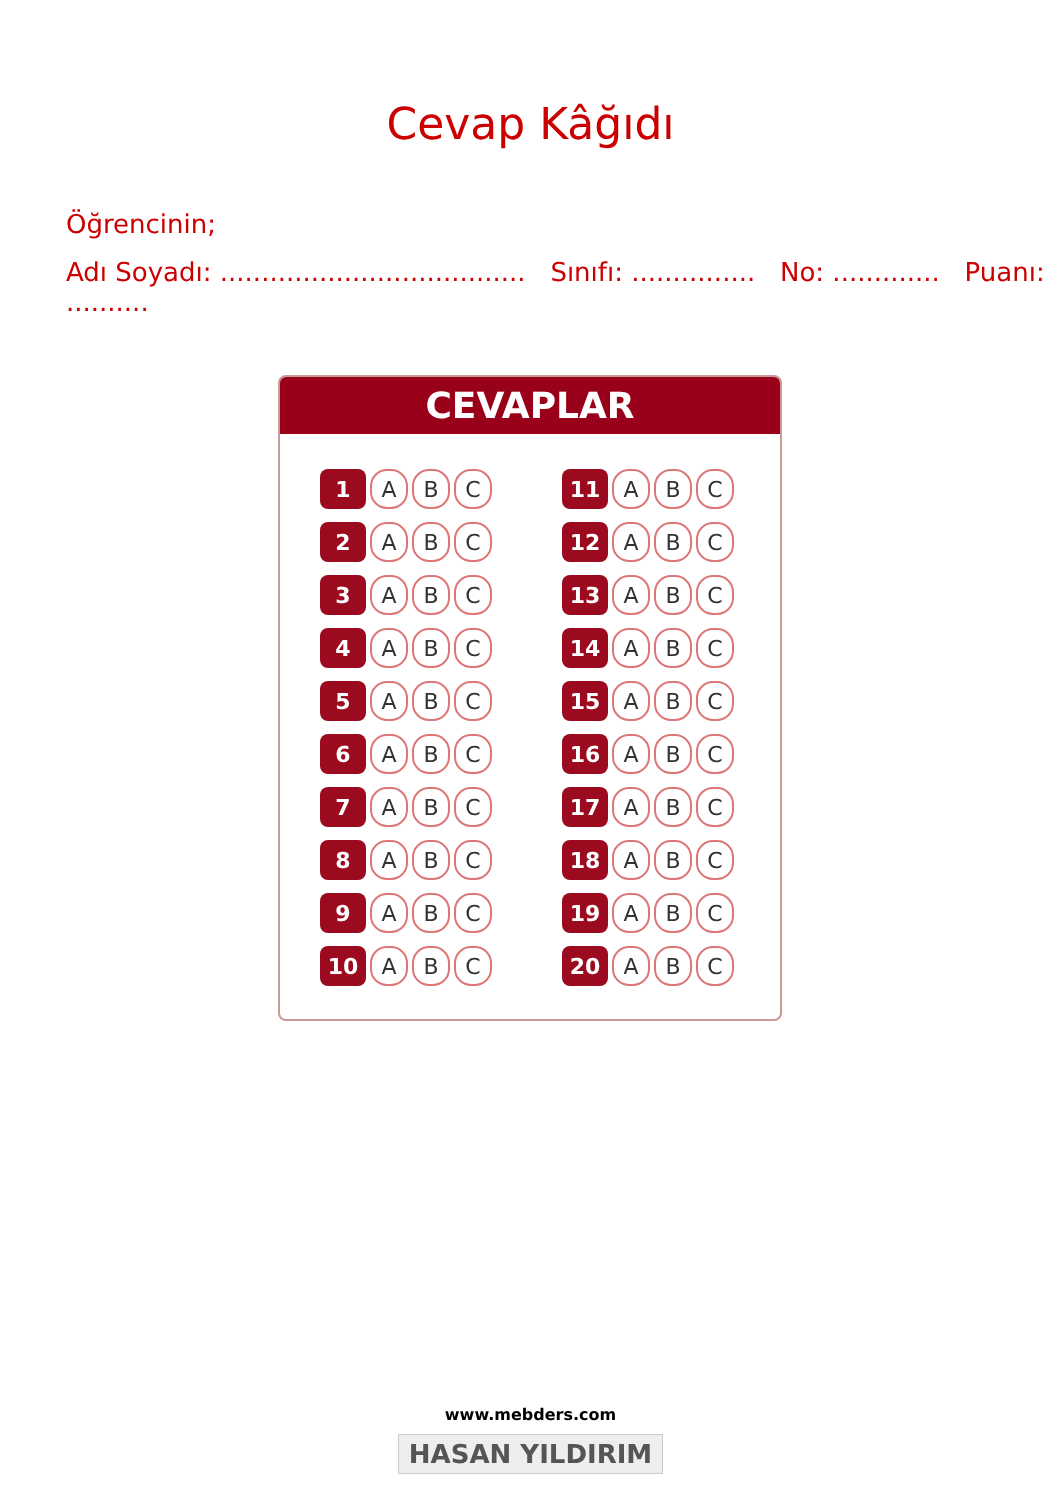Cevap Kâğıdı
Öğrencinin;
Adı Soyadı: ..................................... Sınıfı: ............... No: ............. Puanı: ..........
CEVAPLAR
| 1 | A | B | C | | 11 | A | B | C |
| 2 | A | B | C | | 12 | A | B | C |
| 3 | A | B | C | | 13 | A | B | C |
| 4 | A | B | C | | 14 | A | B | C |
| 5 | A | B | C | | 15 | A | B | C |
| 6 | A | B | C | | 16 | A | B | C |
| 7 | A | B | C | | 17 | A | B | C |
| 8 | A | B | C | | 18 | A | B | C |
| 9 | A | B | C | | 19 | A | B | C |
| 10 | A | B | C | | 20 | A | B | C |
www.mebders.com
HASAN YILDIRIM